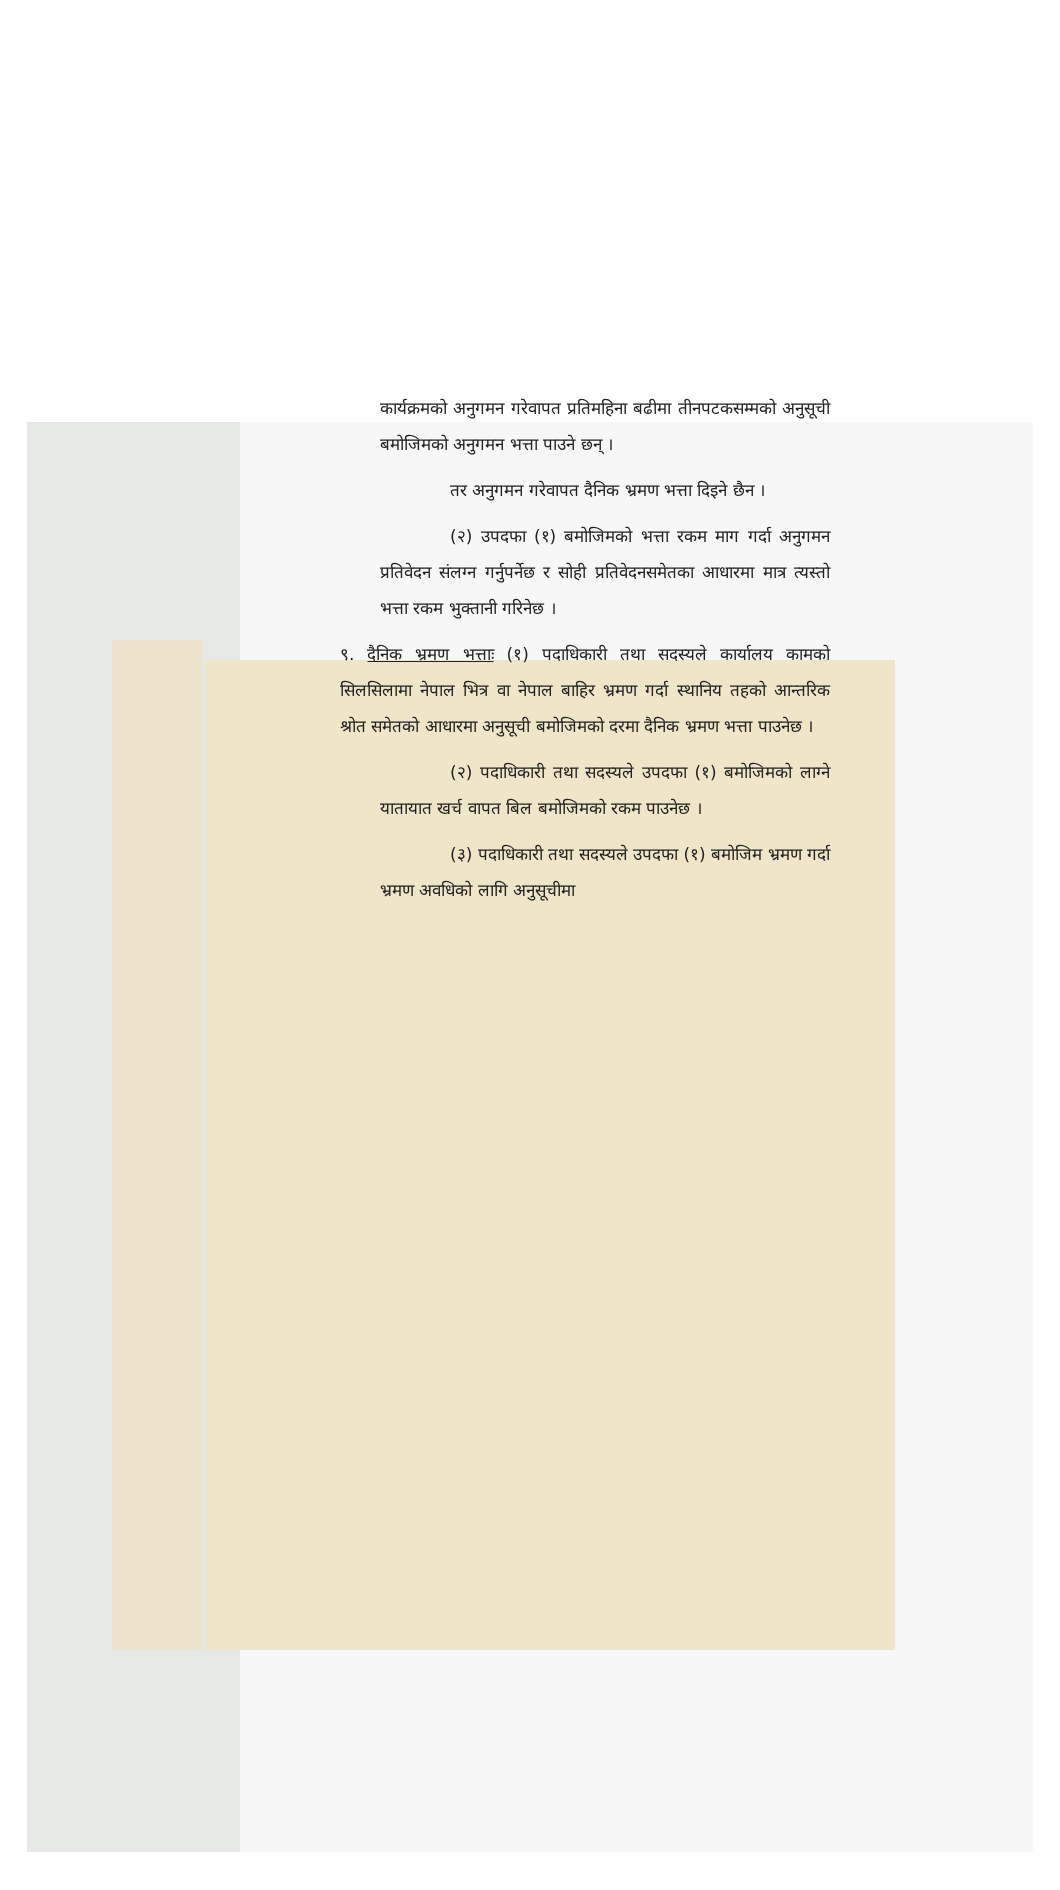कार्यक्रमको अनुगमन गरेवापत प्रतिमहिना बढीमा तीनपटकसम्मको अनुसूची बमोजिमको अनुगमन भत्ता पाउने छन् ।
तर अनुगमन गरेवापत दैनिक भ्रमण भत्ता दिइने छैन ।
(२) उपदफा (१) बमोजिमको भत्ता रकम माग गर्दा अनुगमन प्रतिवेदन संलग्न गर्नुपर्नेछ र सोही प्रतिवेदनसमेतका आधारमा मात्र त्यस्तो भत्ता रकम भुक्तानी गरिनेछ ।
९. दैनिक भ्रमण भत्ताः (१) पदाधिकारी तथा सदस्यले कार्यालय कामको सिलसिलामा नेपाल भित्र वा नेपाल बाहिर भ्रमण गर्दा स्थानिय तहको आन्तरिक श्रोत समेतको आधारमा अनुसूची बमोजिमको दरमा दैनिक भ्रमण भत्ता पाउनेछ ।
(२) पदाधिकारी तथा सदस्यले उपदफा (१) बमोजिमको लाग्ने यातायात खर्च वापत बिल बमोजिमको रकम पाउनेछ ।
(३) पदाधिकारी तथा सदस्यले उपदफा (१) बमोजिम भ्रमण गर्दा भ्रमण अवधिको लागि अनुसूचीमा